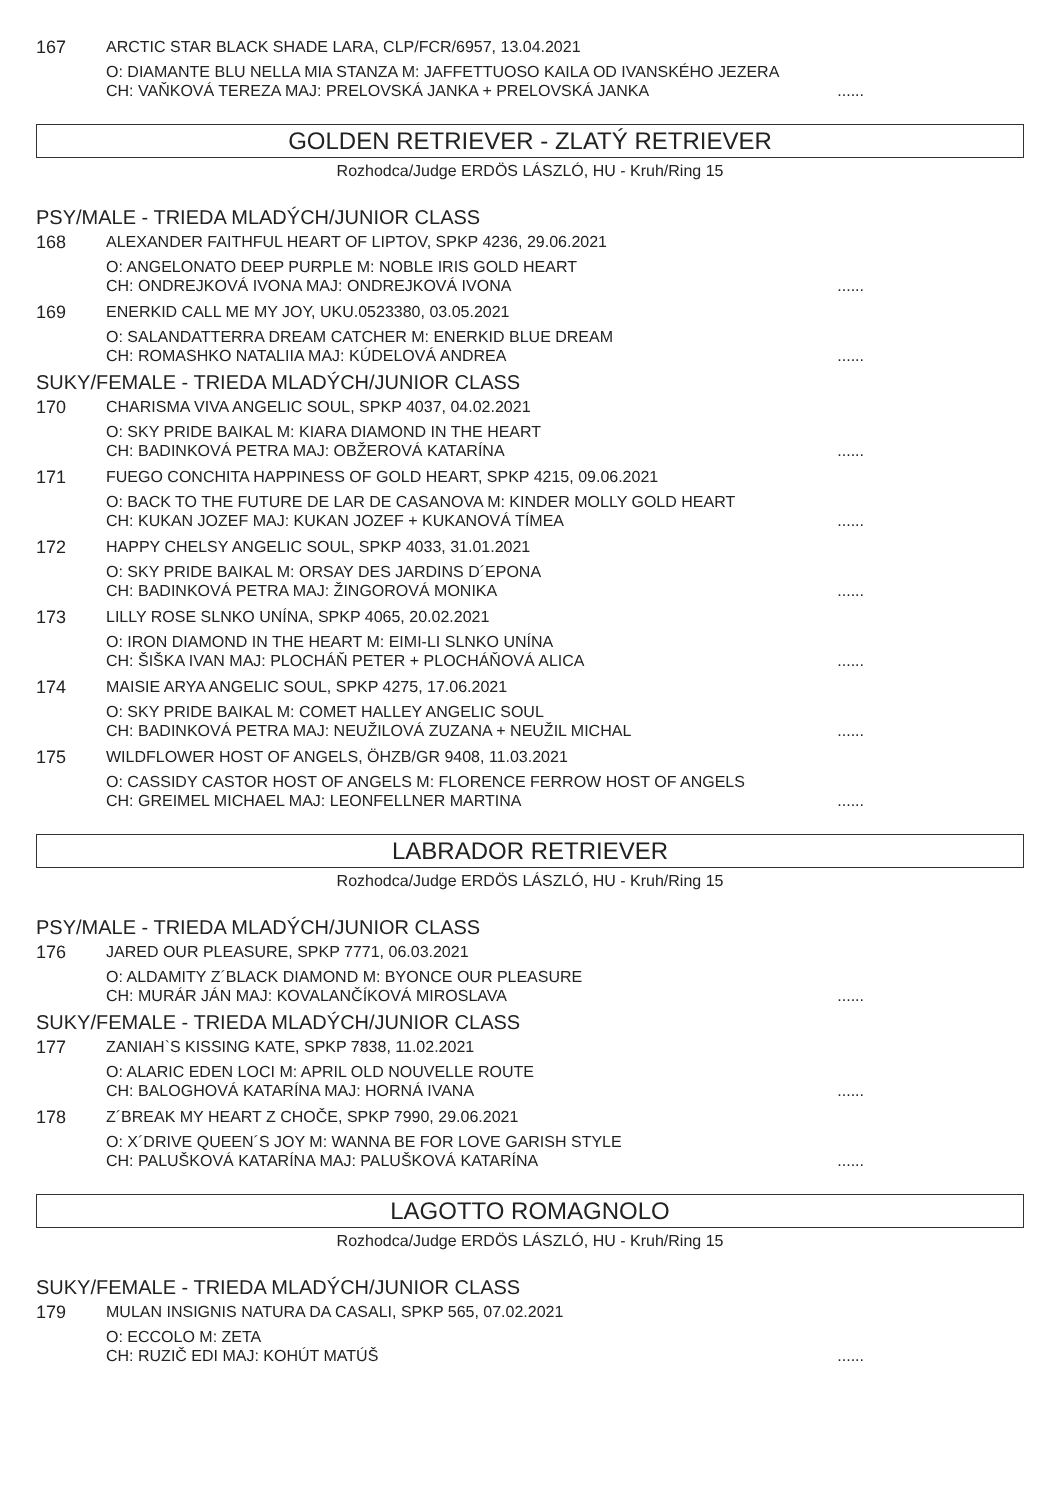167 ARCTIC STAR BLACK SHADE LARA, CLP/FCR/6957, 13.04.2021
O: DIAMANTE BLU NELLA MIA STANZA M: JAFFETTUOSO KAILA OD IVANSKÉHO JEZERA
CH: VAŇKOVÁ TEREZA MAJ: PRELOVSKÁ JANKA + PRELOVSKÁ JANKA......
GOLDEN RETRIEVER - ZLATÝ RETRIEVER
Rozhodca/Judge ERDÖS LÁSZLÓ, HU - Kruh/Ring 15
PSY/MALE - TRIEDA MLADÝCH/JUNIOR CLASS
168 ALEXANDER FAITHFUL HEART OF LIPTOV, SPKP 4236, 29.06.2021
O: ANGELONATO DEEP PURPLE M: NOBLE IRIS GOLD HEART
CH: ONDREJKOVÁ IVONA MAJ: ONDREJKOVÁ IVONA......
169 ENERKID CALL ME MY JOY, UKU.0523380, 03.05.2021
O: SALANDATTERRA DREAM CATCHER M: ENERKID BLUE DREAM
CH: ROMASHKO NATALIIA MAJ: KÚDELOVÁ ANDREA......
SUKY/FEMALE - TRIEDA MLADÝCH/JUNIOR CLASS
170 CHARISMA VIVA ANGELIC SOUL, SPKP 4037, 04.02.2021
O: SKY PRIDE BAIKAL M: KIARA DIAMOND IN THE HEART
CH: BADINKOVÁ PETRA MAJ: OBŽEROVÁ KATARÍNA......
171 FUEGO CONCHITA HAPPINESS OF GOLD HEART, SPKP 4215, 09.06.2021
O: BACK TO THE FUTURE DE LAR DE CASANOVA M: KINDER MOLLY GOLD HEART
CH: KUKAN JOZEF MAJ: KUKAN JOZEF + KUKANOVÁ TÍMEA......
172 HAPPY CHELSY ANGELIC SOUL, SPKP 4033, 31.01.2021
O: SKY PRIDE BAIKAL M: ORSAY DES JARDINS D´EPONA
CH: BADINKOVÁ PETRA MAJ: ŽINGOROVÁ MONIKA......
173 LILLY ROSE SLNKO UNÍNA, SPKP 4065, 20.02.2021
O: IRON DIAMOND IN THE HEART M: EIMI-LI SLNKO UNÍNA
CH: ŠIŠKA IVAN MAJ: PLOCHÁŇ PETER + PLOCHÁŇOVÁ ALICA......
174 MAISIE ARYA ANGELIC SOUL, SPKP 4275, 17.06.2021
O: SKY PRIDE BAIKAL M: COMET HALLEY ANGELIC SOUL
CH: BADINKOVÁ PETRA MAJ: NEUŽILOVÁ ZUZANA + NEUŽIL MICHAL......
175 WILDFLOWER HOST OF ANGELS, ÖHZB/GR 9408, 11.03.2021
O: CASSIDY CASTOR HOST OF ANGELS M: FLORENCE FERROW HOST OF ANGELS
CH: GREIMEL MICHAEL MAJ: LEONFELLNER MARTINA......
LABRADOR RETRIEVER
Rozhodca/Judge ERDÖS LÁSZLÓ, HU - Kruh/Ring 15
PSY/MALE - TRIEDA MLADÝCH/JUNIOR CLASS
176 JARED OUR PLEASURE, SPKP 7771, 06.03.2021
O: ALDAMITY Z´BLACK DIAMOND M: BYONCE OUR PLEASURE
CH: MURÁR JÁN MAJ: KOVALANČÍKOVÁ MIROSLAVA......
SUKY/FEMALE - TRIEDA MLADÝCH/JUNIOR CLASS
177 ZANIAH`S KISSING KATE, SPKP 7838, 11.02.2021
O: ALARIC EDEN LOCI M: APRIL OLD NOUVELLE ROUTE
CH: BALOGHOVÁ KATARÍNA MAJ: HORNÁ IVANA......
178 Z´BREAK MY HEART Z CHOČE, SPKP 7990, 29.06.2021
O: X´DRIVE QUEEN´S JOY M: WANNA BE FOR LOVE GARISH STYLE
CH: PALUŠKOVÁ KATARÍNA MAJ: PALUŠKOVÁ KATARÍNA......
LAGOTTO ROMAGNOLO
Rozhodca/Judge ERDÖS LÁSZLÓ, HU - Kruh/Ring 15
SUKY/FEMALE - TRIEDA MLADÝCH/JUNIOR CLASS
179 MULAN INSIGNIS NATURA DA CASALI, SPKP 565, 07.02.2021
O: ECCOLO M: ZETA
CH: RUZIČ EDI MAJ: KOHÚT MATÚŠ......